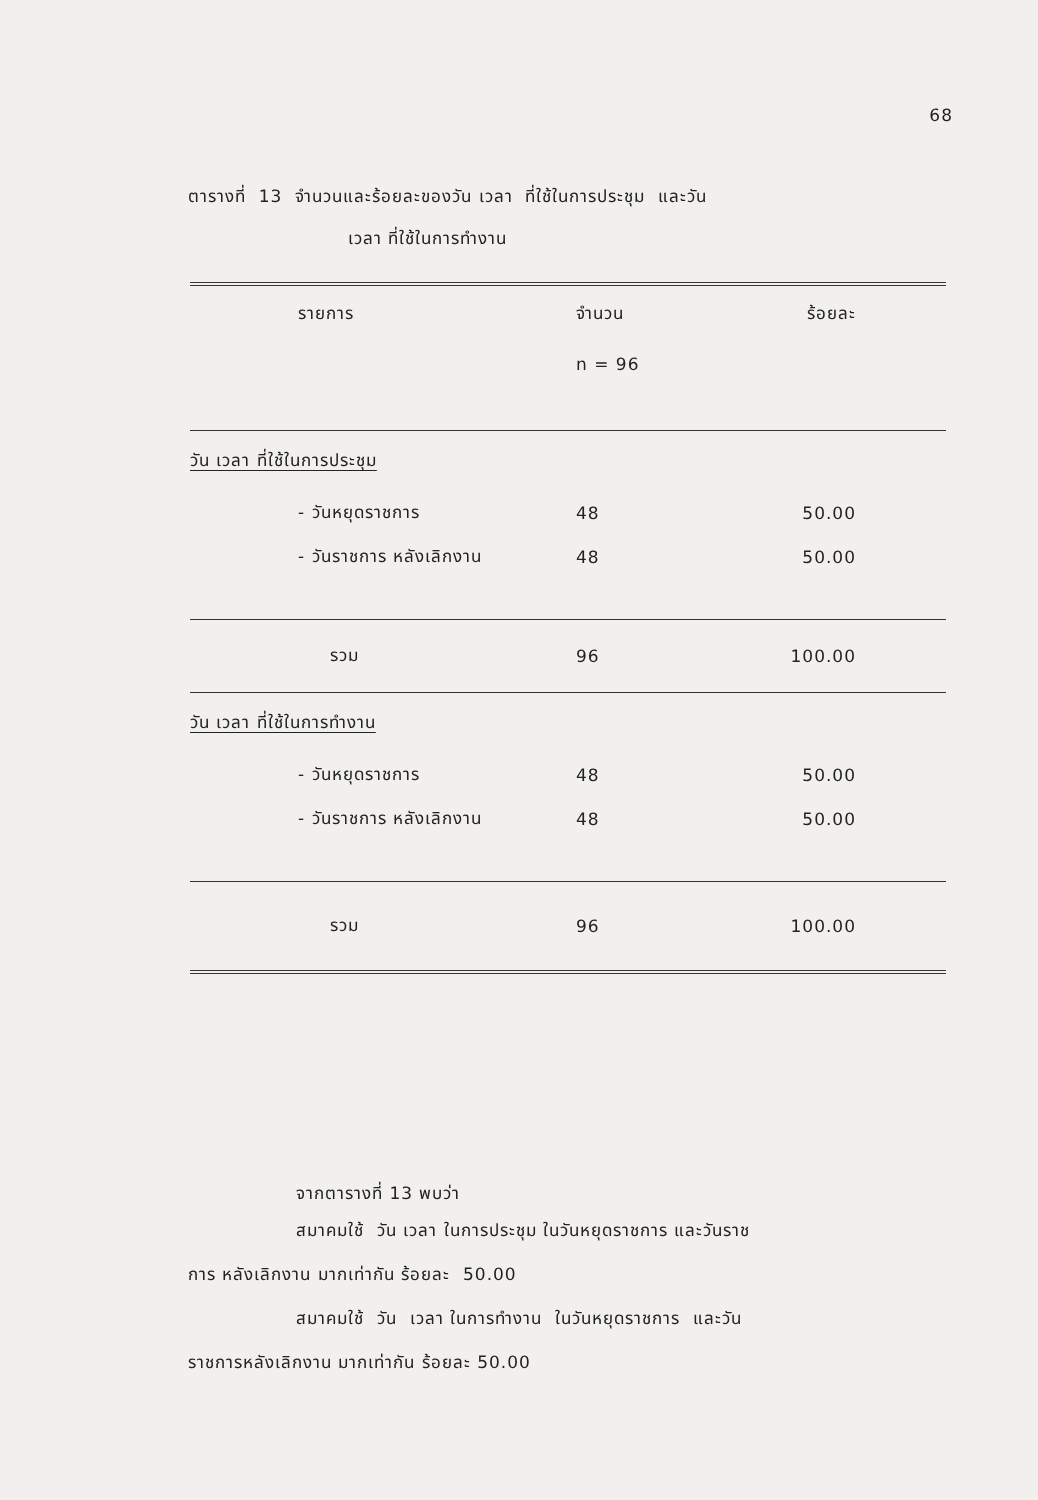68
ตารางที่ 13 จำนวนและร้อยละของวัน เวลา ที่ใช้ในการประชุม และวัน
เวลา ที่ใช้ในการทำงาน
| รายการ | จำนวน | ร้อยละ |
| --- | --- | --- |
| | n = 96 | |
| วัน เวลา ที่ใช้ในการประชุม | | |
| - วันหยุดราชการ | 48 | 50.00 |
| - วันราชการ หลังเลิกงาน | 48 | 50.00 |
| รวม | 96 | 100.00 |
| วัน เวลา ที่ใช้ในการทำงาน | | |
| - วันหยุดราชการ | 48 | 50.00 |
| - วันราชการ หลังเลิกงาน | 48 | 50.00 |
| รวม | 96 | 100.00 |
จากตารางที่ 13 พบว่า
สมาคมใช้ วัน เวลา ในการประชุม ในวันหยุดราชการ และวันราช
การ หลังเลิกงาน มากเท่ากัน ร้อยละ 50.00
สมาคมใช้ วัน เวลา ในการทำงาน ในวันหยุดราชการ และวัน
ราชการหลังเลิกงาน มากเท่ากัน ร้อยละ 50.00